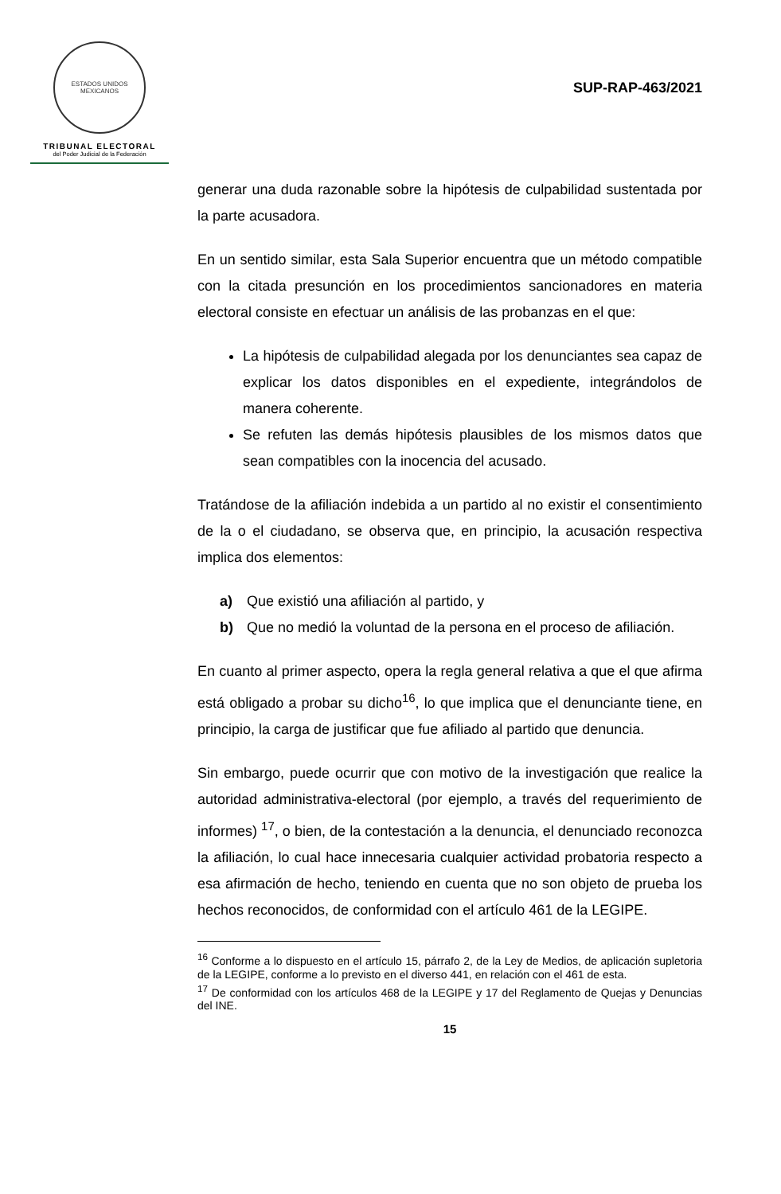ESTADOS UNIDOS MEXICANOS
TRIBUNAL ELECTORAL
del Poder Judicial de la Federación
SUP-RAP-463/2021
generar una duda razonable sobre la hipótesis de culpabilidad sustentada por la parte acusadora.
En un sentido similar, esta Sala Superior encuentra que un método compatible con la citada presunción en los procedimientos sancionadores en materia electoral consiste en efectuar un análisis de las probanzas en el que:
La hipótesis de culpabilidad alegada por los denunciantes sea capaz de explicar los datos disponibles en el expediente, integrándolos de manera coherente.
Se refuten las demás hipótesis plausibles de los mismos datos que sean compatibles con la inocencia del acusado.
Tratándose de la afiliación indebida a un partido al no existir el consentimiento de la o el ciudadano, se observa que, en principio, la acusación respectiva implica dos elementos:
a) Que existió una afiliación al partido, y
b) Que no medió la voluntad de la persona en el proceso de afiliación.
En cuanto al primer aspecto, opera la regla general relativa a que el que afirma está obligado a probar su dicho<sup>16</sup>, lo que implica que el denunciante tiene, en principio, la carga de justificar que fue afiliado al partido que denuncia.
Sin embargo, puede ocurrir que con motivo de la investigación que realice la autoridad administrativa-electoral (por ejemplo, a través del requerimiento de informes) <sup>17</sup>, o bien, de la contestación a la denuncia, el denunciado reconozca la afiliación, lo cual hace innecesaria cualquier actividad probatoria respecto a esa afirmación de hecho, teniendo en cuenta que no son objeto de prueba los hechos reconocidos, de conformidad con el artículo 461 de la LEGIPE.
<sup>16</sup> Conforme a lo dispuesto en el artículo 15, párrafo 2, de la Ley de Medios, de aplicación supletoria de la LEGIPE, conforme a lo previsto en el diverso 441, en relación con el 461 de esta.
<sup>17</sup> De conformidad con los artículos 468 de la LEGIPE y 17 del Reglamento de Quejas y Denuncias del INE.
15